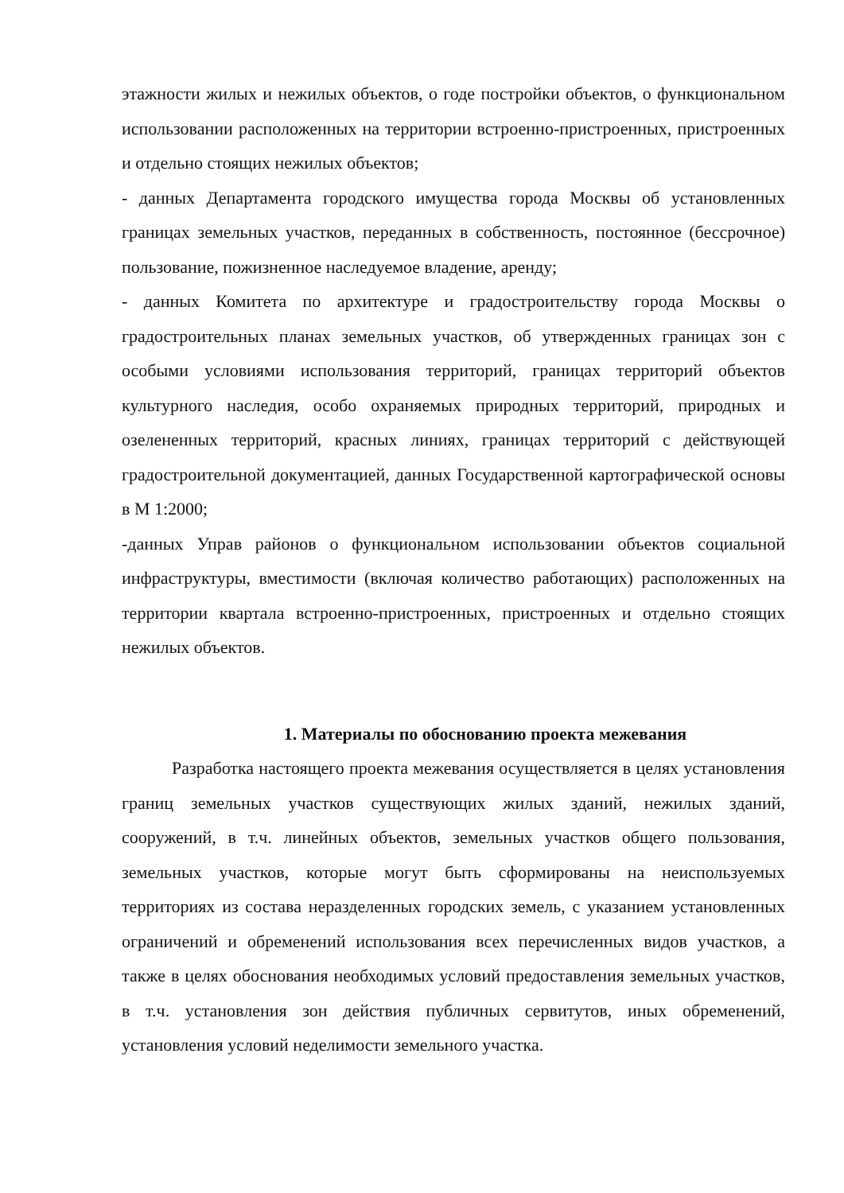этажности жилых и нежилых объектов, о годе постройки объектов, о функциональном использовании расположенных на территории встроенно-пристроенных, пристроенных и отдельно стоящих нежилых объектов;
- данных Департамента городского имущества города Москвы об установленных границах земельных участков, переданных в собственность, постоянное (бессрочное) пользование, пожизненное наследуемое владение, аренду;
- данных Комитета по архитектуре и градостроительству города Москвы о градостроительных планах земельных участков, об утвержденных границах зон с особыми условиями использования территорий, границах территорий объектов культурного наследия, особо охраняемых природных территорий, природных и озелененных территорий, красных линиях, границах территорий с действующей градостроительной документацией, данных Государственной картографической основы в М 1:2000;
-данных Управ районов о функциональном использовании объектов социальной инфраструктуры, вместимости (включая количество работающих) расположенных на территории квартала встроенно-пристроенных, пристроенных и отдельно стоящих нежилых объектов.
1. Материалы по обоснованию проекта межевания
Разработка настоящего проекта межевания осуществляется в целях установления границ земельных участков существующих жилых зданий, нежилых зданий, сооружений, в т.ч. линейных объектов, земельных участков общего пользования, земельных участков, которые могут быть сформированы на неиспользуемых территориях из состава неразделенных городских земель, с указанием установленных ограничений и обременений использования всех перечисленных видов участков, а также в целях обоснования необходимых условий предоставления земельных участков, в т.ч. установления зон действия публичных сервитутов, иных обременений, установления условий неделимости земельного участка.